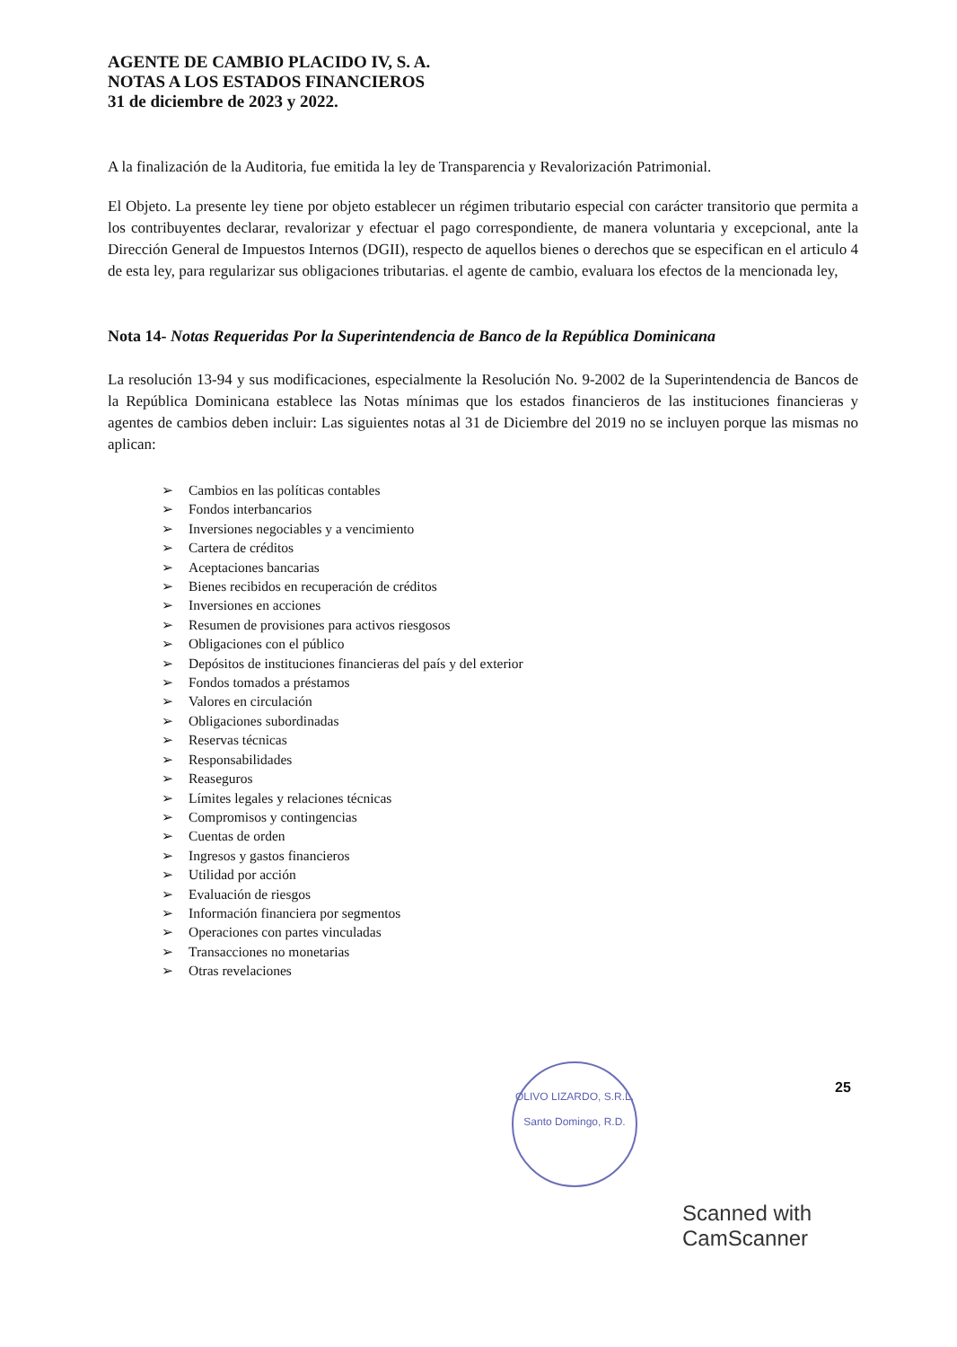AGENTE DE CAMBIO PLACIDO IV, S. A.
NOTAS A LOS ESTADOS FINANCIEROS
31 de diciembre de 2023 y 2022.
A la finalización de la Auditoria, fue emitida la ley de Transparencia y Revalorización Patrimonial.
El Objeto. La presente ley tiene por objeto establecer un régimen tributario especial con carácter transitorio que permita a los contribuyentes declarar, revalorizar y efectuar el pago correspondiente, de manera voluntaria y excepcional, ante la Dirección General de Impuestos Internos (DGII), respecto de aquellos bienes o derechos que se especifican en el articulo 4 de esta ley, para regularizar sus obligaciones tributarias. el agente de cambio, evaluara los efectos de la mencionada ley,
Nota 14- Notas Requeridas Por la Superintendencia de Banco de la República Dominicana
La resolución 13-94 y sus modificaciones, especialmente la Resolución No. 9-2002 de la Superintendencia de Bancos de la República Dominicana establece las Notas mínimas que los estados financieros de las instituciones financieras y agentes de cambios deben incluir: Las siguientes notas al 31 de Diciembre del 2019 no se incluyen porque las mismas no aplican:
➢ Cambios en las políticas contables
➢ Fondos interbancarios
➢ Inversiones negociables y a vencimiento
➢ Cartera de créditos
➢ Aceptaciones bancarias
➢ Bienes recibidos en recuperación de créditos
➢ Inversiones en acciones
➢ Resumen de provisiones para activos riesgosos
➢ Obligaciones con el público
➢ Depósitos de instituciones financieras del país y del exterior
➢ Fondos tomados a préstamos
➢ Valores en circulación
➢ Obligaciones subordinadas
➢ Reservas técnicas
➢ Responsabilidades
➢ Reaseguros
➢ Límites legales y relaciones técnicas
➢ Compromisos y contingencias
➢ Cuentas de orden
➢ Ingresos y gastos financieros
➢ Utilidad por acción
➢ Evaluación de riesgos
➢ Información financiera por segmentos
➢ Operaciones con partes vinculadas
➢ Transacciones no monetarias
➢ Otras revelaciones
OLIVO LIZARDO, S.R.L.
Santo Domingo, R.D.
25
Scanned with CamScanner